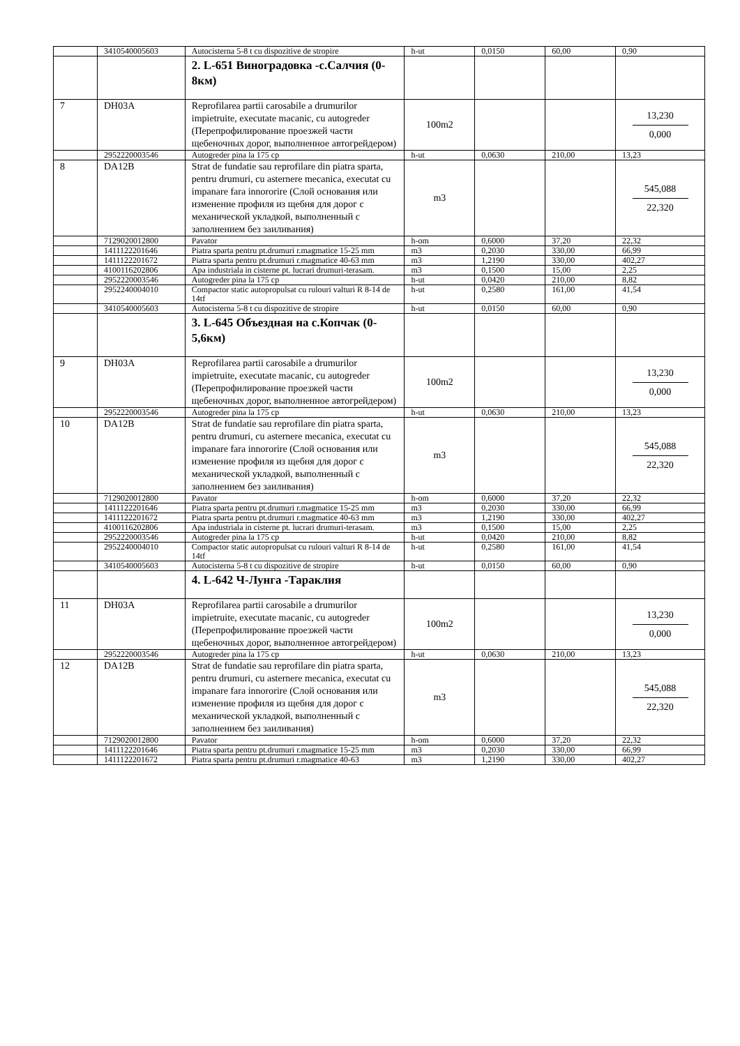| | 3410540005603 | Autocisterna 5-8 t cu dispozitive de stropire | h-ut | 0,0150 | 60,00 | 0,90 |
| | | 2. L-651 Виноградовка -с.Салчия (0-8км) | | | | |
| 7 | DH03A | Reprofilarea partii carosabile a drumurilor impietruite, executate macanic, cu autogreder (Перепрофилирование проезжей части щебеночных дорог, выполненное автогрейдером) | 100m2 | | | 13,230 0,000 |
| | 2952220003546 | Autogreder pina la 175 cp | h-ut | 0,0630 | 210,00 | 13,23 |
| 8 | DA12B | Strat de fundatie sau reprofilare din piatra sparta, pentru drumuri, cu asternere mecanica, executat cu impanare fara innororire (Слой основания или изменение профиля из щебня для дорог с механической укладкой, выполненный с заполнением без заиливания) | m3 | | | 545,088 22,320 |
| | 7129020012800 | Pavator | h-om | 0,6000 | 37,20 | 22,32 |
| | 1411122201646 | Piatra sparta pentru pt.drumuri r.magmatice 15-25 mm | m3 | 0,2030 | 330,00 | 66,99 |
| | 1411122201672 | Piatra sparta pentru pt.drumuri r.magmatice 40-63 mm | m3 | 1,2190 | 330,00 | 402,27 |
| | 4100116202806 | Apa industriala in cisterne pt. lucrari drumuri-terasam. | m3 | 0,1500 | 15,00 | 2,25 |
| | 2952220003546 | Autogreder pina la 175 cp | h-ut | 0,0420 | 210,00 | 8,82 |
| | 2952240004010 | Compactor static autopropulsat cu rulouri valturi R 8-14 de 14tf | h-ut | 0,2580 | 161,00 | 41,54 |
| | 3410540005603 | Autocisterna 5-8 t cu dispozitive de stropire | h-ut | 0,0150 | 60,00 | 0,90 |
| | | 3. L-645 Объездная на с.Копчак (0-5,6км) | | | | |
| 9 | DH03A | Reprofilarea partii carosabile a drumurilor impietruite, executate macanic, cu autogreder (Перепрофилирование проезжей части щебеночных дорог, выполненное автогрейдером) | 100m2 | | | 13,230 0,000 |
| | 2952220003546 | Autogreder pina la 175 cp | h-ut | 0,0630 | 210,00 | 13,23 |
| 10 | DA12B | Strat de fundatie sau reprofilare din piatra sparta, pentru drumuri, cu asternere mecanica, executat cu impanare fara innororire (Слой основания или изменение профиля из щебня для дорог с механической укладкой, выполненный с заполнением без заиливания) | m3 | | | 545,088 22,320 |
| | 7129020012800 | Pavator | h-om | 0,6000 | 37,20 | 22,32 |
| | 1411122201646 | Piatra sparta pentru pt.drumuri r.magmatice 15-25 mm | m3 | 0,2030 | 330,00 | 66,99 |
| | 1411122201672 | Piatra sparta pentru pt.drumuri r.magmatice 40-63 mm | m3 | 1,2190 | 330,00 | 402,27 |
| | 4100116202806 | Apa industriala in cisterne pt. lucrari drumuri-terasam. | m3 | 0,1500 | 15,00 | 2,25 |
| | 2952220003546 | Autogreder pina la 175 cp | h-ut | 0,0420 | 210,00 | 8,82 |
| | 2952240004010 | Compactor static autopropulsat cu rulouri valturi R 8-14 de 14tf | h-ut | 0,2580 | 161,00 | 41,54 |
| | 3410540005603 | Autocisterna 5-8 t cu dispozitive de stropire | h-ut | 0,0150 | 60,00 | 0,90 |
| | | 4. L-642 Ч-Лунга -Тараклия | | | | |
| 11 | DH03A | Reprofilarea partii carosabile a drumurilor impietruite, executate macanic, cu autogreder (Перепрофилирование проезжей части щебеночных дорог, выполненное автогрейдером) | 100m2 | | | 13,230 0,000 |
| | 2952220003546 | Autogreder pina la 175 cp | h-ut | 0,0630 | 210,00 | 13,23 |
| 12 | DA12B | Strat de fundatie sau reprofilare din piatra sparta, pentru drumuri, cu asternere mecanica, executat cu impanare fara innororire (Слой основания или изменение профиля из щебня для дорог с механической укладкой, выполненный с заполнением без заиливания) | m3 | | | 545,088 22,320 |
| | 7129020012800 | Pavator | h-om | 0,6000 | 37,20 | 22,32 |
| | 1411122201646 | Piatra sparta pentru pt.drumuri r.magmatice 15-25 mm | m3 | 0,2030 | 330,00 | 66,99 |
| | 1411122201672 | Piatra sparta pentru pt.drumuri r.magmatice 40-63 | m3 | 1,2190 | 330,00 | 402,27 |